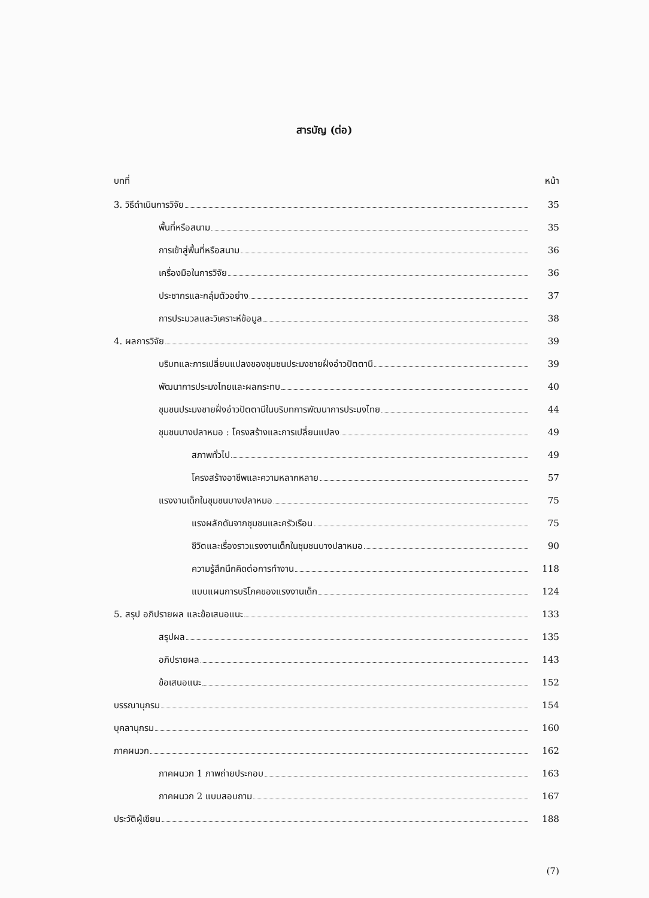สารบัญ (ต่อ)
บทที่ หน้า
3. วิธีดำเนินการวิจัย 35
พื้นที่หรือสนาม 35
การเข้าสู่พื้นที่หรือสนาม 36
เครื่องมือในการวิจัย 36
ประชากรและกลุ่มตัวอย่าง 37
การประมวลและวิเคราะห์ข้อมูล 38
4. ผลการวิจัย 39
บริบทและการเปลี่ยนแปลงของชุมชนประมงชายฝั่งอ่าวปัตตานี 39
พัฒนาการประมงไทยและผลกระทบ 40
ชุมชนประมงชายฝั่งอ่าวปัตตานีในบริบทการพัฒนาการประมงไทย 44
ชุมชนบางปลาหมอ : โครงสร้างและการเปลี่ยนแปลง 49
สภาพทั่วไป 49
โครงสร้างอาชีพและความหลากหลาย 57
แรงงานเด็กในชุมชนบางปลาหมอ 75
แรงผลักดันจากชุมชนและครัวเรือน 75
ชีวิตและเรื่องราวแรงงานเด็กในชุมชนบางปลาหมอ 90
ความรู้สึกนึกคิดต่อการทำงาน 118
แบบแผนการบริโภคของแรงงานเด็ก 124
5. สรุป อภิปรายผล และข้อเสนอแนะ 133
สรุปผล 135
อภิปรายผล 143
ข้อเสนอแนะ 152
บรรณานุกรม 154
บุคลานุกรม 160
ภาคผนวก 162
ภาคผนวก 1 ภาพถ่ายประกอบ 163
ภาคผนวก 2 แบบสอบถาม 167
ประวัติผู้เขียน 188
(7)